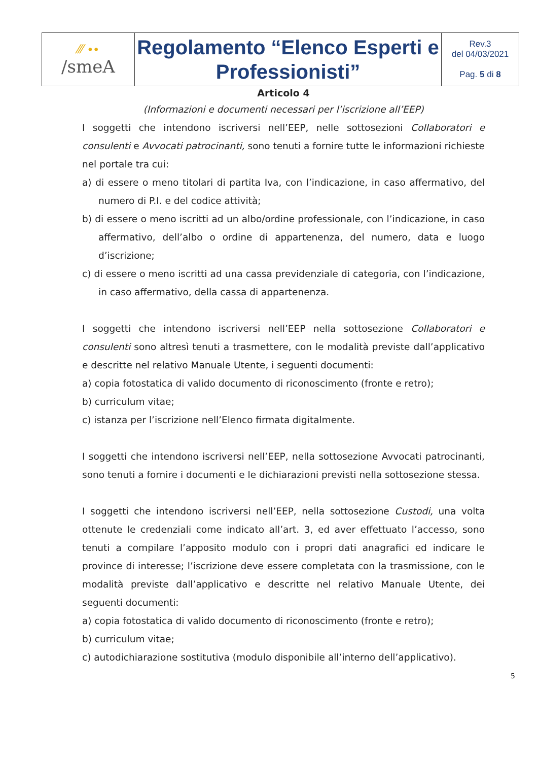| ⁄⁄⁄ ∙∙ /smeA | Regolamento “Elenco Esperti e Professionisti” | Rev.3 del 04/03/2021 Pag. 5 di 8 |
Articolo 4
(Informazioni e documenti necessari per l’iscrizione all’EEP)
I soggetti che intendono iscriversi nell’EEP, nelle sottosezioni Collaboratori e consulenti e Avvocati patrocinanti, sono tenuti a fornire tutte le informazioni richieste nel portale tra cui:
a) di essere o meno titolari di partita Iva, con l’indicazione, in caso affermativo, del numero di P.I. e del codice attività;
b) di essere o meno iscritti ad un albo/ordine professionale, con l’indicazione, in caso affermativo, dell’albo o ordine di appartenenza, del numero, data e luogo d’iscrizione;
c) di essere o meno iscritti ad una cassa previdenziale di categoria, con l’indicazione, in caso affermativo, della cassa di appartenenza.
I soggetti che intendono iscriversi nell’EEP nella sottosezione Collaboratori e consulenti sono altresì tenuti a trasmettere, con le modalità previste dall’applicativo e descritte nel relativo Manuale Utente, i seguenti documenti:
a) copia fotostatica di valido documento di riconoscimento (fronte e retro);
b) curriculum vitae;
c) istanza per l’iscrizione nell’Elenco firmata digitalmente.
I soggetti che intendono iscriversi nell’EEP, nella sottosezione Avvocati patrocinanti, sono tenuti a fornire i documenti e le dichiarazioni previsti nella sottosezione stessa.
I soggetti che intendono iscriversi nell’EEP, nella sottosezione Custodi, una volta ottenute le credenziali come indicato all’art. 3, ed aver effettuato l’accesso, sono tenuti a compilare l’apposito modulo con i propri dati anagrafici ed indicare le province di interesse; l’iscrizione deve essere completata con la trasmissione, con le modalità previste dall’applicativo e descritte nel relativo Manuale Utente, dei seguenti documenti:
a) copia fotostatica di valido documento di riconoscimento (fronte e retro);
b) curriculum vitae;
c) autodichiarazione sostitutiva (modulo disponibile all’interno dell’applicativo).
5